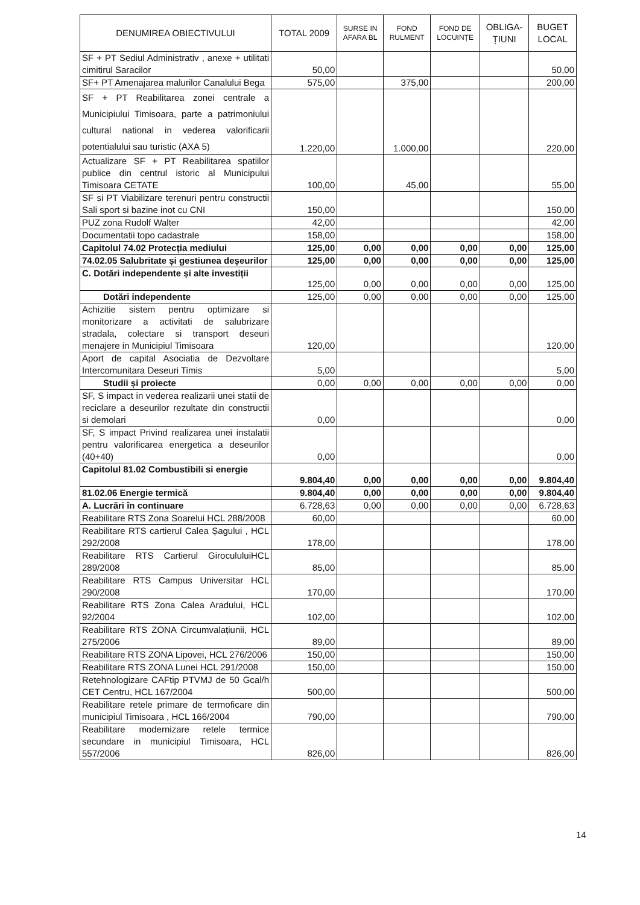| DENUMIREA OBIECTIVULUI | TOTAL 2009 | SURSE IN AFARA BL | FOND RULMENT | FOND DE LOCUINȚE | OBLIGA- ȚIUNI | BUGET LOCAL |
| --- | --- | --- | --- | --- | --- | --- |
| SF + PT Sediul Administrativ , anexe + utilitati cimitirul Saracilor | 50,00 | | | | | 50,00 |
| SF+ PT Amenajarea malurilor Canalului Bega | 575,00 | | 375,00 | | | 200,00 |
| SF + PT Reabilitarea zonei centrale a Municipiului Timisoara, parte a patrimoniului cultural national in vederea valorificarii potentialului sau turistic (AXA 5) | 1.220,00 | | 1.000,00 | | | 220,00 |
| Actualizare SF + PT Reabilitarea spatiilor publice din centrul istoric al Municipului Timisoara CETATE | 100,00 | | 45,00 | | | 55,00 |
| SF si PT Viabilizare terenuri pentru constructii Sali sport si bazine inot cu CNI | 150,00 | | | | | 150,00 |
| PUZ zona Rudolf Walter | 42,00 | | | | | 42,00 |
| Documentatii topo cadastrale | 158,00 | | | | | 158,00 |
| Capitolul 74.02 Protecția mediului | 125,00 | 0,00 | 0,00 | 0,00 | 0,00 | 125,00 |
| 74.02.05 Salubritate și gestiunea deșeurilor | 125,00 | 0,00 | 0,00 | 0,00 | 0,00 | 125,00 |
| C. Dotări independente și alte investiții | 125,00 | 0,00 | 0,00 | 0,00 | 0,00 | 125,00 |
| Dotări independente | 125,00 | 0,00 | 0,00 | 0,00 | 0,00 | 125,00 |
| Achizitie sistem pentru optimizare si monitorizare a activitati de salubrizare stradala, colectare si transport deseuri menajere in Municipiul Timisoara | 120,00 | | | | | 120,00 |
| Aport de capital Asociatia de Dezvoltare Intercomunitara Deseuri Timis | 5,00 | | | | | 5,00 |
| Studii și proiecte | 0,00 | 0,00 | 0,00 | 0,00 | 0,00 | 0,00 |
| SF, S impact in vederea realizarii unei statii de reciclare a deseurilor rezultate din constructii si demolari | 0,00 | | | | | 0,00 |
| SF, S impact Privind realizarea unei instalatii pentru valorificarea energetica a deseurilor (40+40) | 0,00 | | | | | 0,00 |
| Capitolul 81.02 Combustibili si energie | 9.804,40 | 0,00 | 0,00 | 0,00 | 0,00 | 9.804,40 |
| 81.02.06 Energie termică | 9.804,40 | 0,00 | 0,00 | 0,00 | 0,00 | 9.804,40 |
| A. Lucrări în continuare | 6.728,63 | 0,00 | 0,00 | 0,00 | 0,00 | 6.728,63 |
| Reabilitare RTS Zona Soarelui HCL 288/2008 | 60,00 | | | | | 60,00 |
| Reabilitare RTS cartierul Calea Șagului , HCL 292/2008 | 178,00 | | | | | 178,00 |
| Reabilitare RTS Cartierul GirocululuiHCL 289/2008 | 85,00 | | | | | 85,00 |
| Reabilitare RTS Campus Universitar HCL 290/2008 | 170,00 | | | | | 170,00 |
| Reabilitare RTS Zona Calea Aradului, HCL 92/2004 | 102,00 | | | | | 102,00 |
| Reabilitare RTS ZONA Circumvalațiunii, HCL 275/2006 | 89,00 | | | | | 89,00 |
| Reabilitare RTS ZONA Lipovei, HCL 276/2006 | 150,00 | | | | | 150,00 |
| Reabilitare RTS ZONA Lunei HCL 291/2008 | 150,00 | | | | | 150,00 |
| Retehnologizare CAFtip PTVMJ de 50 Gcal/h CET Centru, HCL 167/2004 | 500,00 | | | | | 500,00 |
| Reabilitare retele primare de termoficare din municipiul Timisoara , HCL 166/2004 | 790,00 | | | | | 790,00 |
| Reabilitare modernizare retele termice secundare in municipiul Timisoara, HCL 557/2006 | 826,00 | | | | | 826,00 |
14